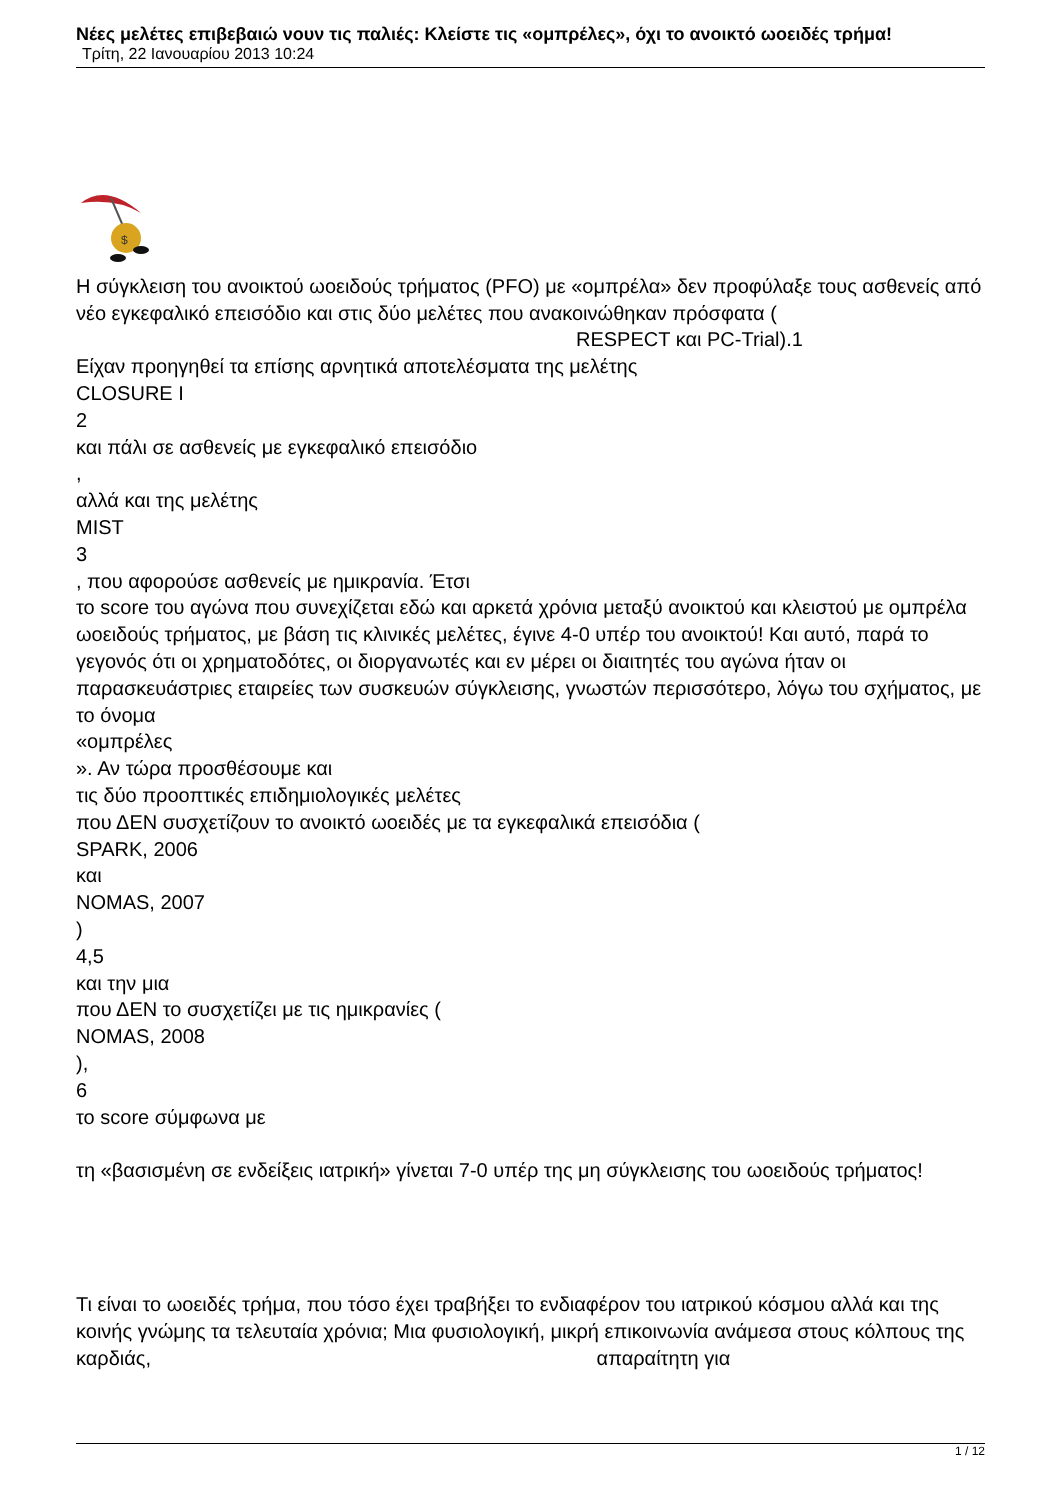Νέες μελέτες επιβεβαιώ νουν τις παλιές: Κλείστε τις «ομπρέλες», όχι το ανοικτό ωοειδές τρήμα!
Τρίτη, 22 Ιανουαρίου 2013 10:24
$
Η σύγκλειση του ανοικτού ωοειδούς τρήματος (PFO) με «ομπρέλα» δεν προφύλαξε τους ασθενείς από νέο εγκεφαλικό επεισόδιο και στις δύο μελέτες που ανακοινώθηκαν πρόσφατα ( RESPECT και PC-Trial).1
Είχαν προηγηθεί τα επίσης αρνητικά αποτελέσματα της μελέτης
CLOSURE I
2
και πάλι σε ασθενείς με εγκεφαλικό επεισόδιο
,
αλλά και της μελέτης
MIST
3
, που αφορούσε ασθενείς με ημικρανία. Έτσι
το score του αγώνα που συνεχίζεται εδώ και αρκετά χρόνια μεταξύ ανοικτού και κλειστού με ομπρέλα ωοειδούς τρήματος, με βάση τις κλινικές μελέτες, έγινε 4-0 υπέρ του ανοικτού! Και αυτό, παρά το γεγονός ότι οι χρηματοδότες, οι διοργανωτές και εν μέρει οι διαιτητές του αγώνα ήταν οι παρασκευάστριες εταιρείες των συσκευών σύγκλεισης, γνωστών περισσότερο, λόγω του σχήματος, με το όνομα
«ομπρέλες
». Αν τώρα προσθέσουμε και
τις δύο προοπτικές επιδημιολογικές μελέτες
που ΔΕΝ συσχετίζουν το ανοικτό ωοειδές με τα εγκεφαλικά επεισόδια (
SPARK, 2006
και
NOMAS, 2007
)
4,5
και την μια
που ΔΕΝ το συσχετίζει με τις ημικρανίες (
NOMAS, 2008
),
6
το score σύμφωνα με
τη «βασισμένη σε ενδείξεις ιατρική» γίνεται 7-0 υπέρ της μη σύγκλεισης του ωοειδούς τρήματος!
Τι είναι το ωοειδές τρήμα, που τόσο έχει τραβήξει το ενδιαφέρον του ιατρικού κόσμου αλλά και της κοινής γνώμης τα τελευταία χρόνια; Μια φυσιολογική, μικρή επικοινωνία ανάμεσα στους κόλπους της καρδιάς, απαραίτητη για
1 / 12